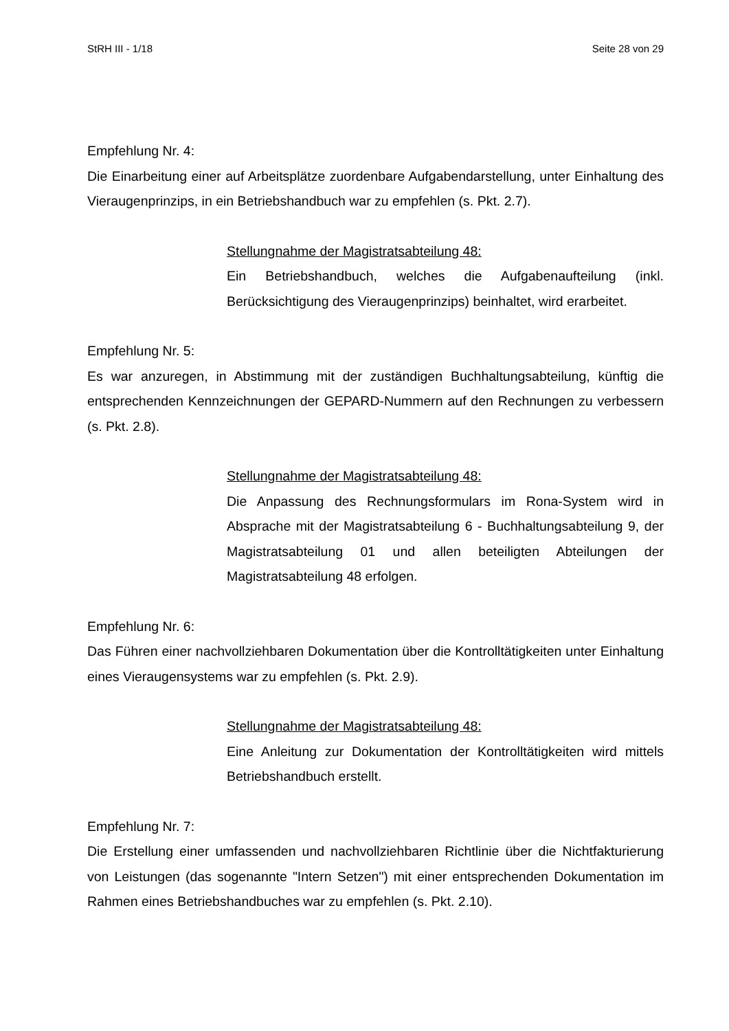StRH III - 1/18 Seite 28 von 29
Empfehlung Nr. 4:
Die Einarbeitung einer auf Arbeitsplätze zuordenbare Aufgabendarstellung, unter Einhaltung des Vieraugenprinzips, in ein Betriebshandbuch war zu empfehlen (s. Pkt. 2.7).
Stellungnahme der Magistratsabteilung 48:
Ein Betriebshandbuch, welches die Aufgabenaufteilung (inkl. Berücksichtigung des Vieraugenprinzips) beinhaltet, wird erarbeitet.
Empfehlung Nr. 5:
Es war anzuregen, in Abstimmung mit der zuständigen Buchhaltungsabteilung, künftig die entsprechenden Kennzeichnungen der GEPARD-Nummern auf den Rechnungen zu verbessern (s. Pkt. 2.8).
Stellungnahme der Magistratsabteilung 48:
Die Anpassung des Rechnungsformulars im Rona-System wird in Absprache mit der Magistratsabteilung 6 - Buchhaltungsabteilung 9, der Magistratsabteilung 01 und allen beteiligten Abteilungen der Magistratsabteilung 48 erfolgen.
Empfehlung Nr. 6:
Das Führen einer nachvollziehbaren Dokumentation über die Kontrolltätigkeiten unter Einhaltung eines Vieraugensystems war zu empfehlen (s. Pkt. 2.9).
Stellungnahme der Magistratsabteilung 48:
Eine Anleitung zur Dokumentation der Kontrolltätigkeiten wird mittels Betriebshandbuch erstellt.
Empfehlung Nr. 7:
Die Erstellung einer umfassenden und nachvollziehbaren Richtlinie über die Nichtfakturierung von Leistungen (das sogenannte "Intern Setzen") mit einer entsprechenden Dokumentation im Rahmen eines Betriebshandbuches war zu empfehlen (s. Pkt. 2.10).